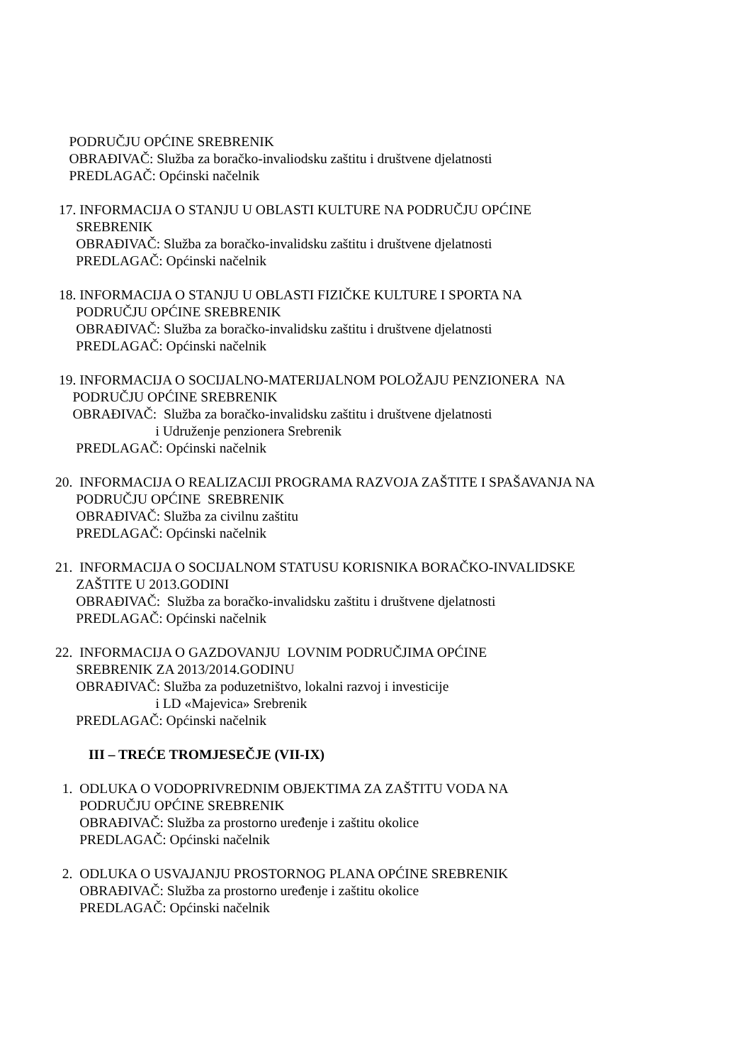PODRUČJU OPĆINE SREBRENIK
OBRAĐIVAČ: Služba za boračko-invaliodsku zaštitu i društvene djelatnosti
PREDLAGAČ: Općinski načelnik
17. INFORMACIJA O STANJU U OBLASTI KULTURE NA PODRUČJU OPĆINE
SREBRENIK
OBRAĐIVAČ: Služba za boračko-invalidsku zaštitu i društvene djelatnosti
PREDLAGAČ: Općinski načelnik
18. INFORMACIJA O STANJU U OBLASTI FIZIČKE KULTURE I SPORTA NA
PODRUČJU OPĆINE SREBRENIK
OBRAĐIVAČ: Služba za boračko-invalidsku zaštitu i društvene djelatnosti
PREDLAGAČ: Općinski načelnik
19. INFORMACIJA O SOCIJALNO-MATERIJALNOM POLOŽAJU PENZIONERA NA
PODRUČJU OPĆINE SREBRENIK
OBRAĐIVAČ: Služba za boračko-invalidsku zaštitu i društvene djelatnosti
i Udruženje penzionera Srebrenik
PREDLAGAČ: Općinski načelnik
20. INFORMACIJA O REALIZACIJI PROGRAMA RAZVOJA ZAŠTITE I SPAŠAVANJA NA
PODRUČJU OPĆINE SREBRENIK
OBRAĐIVAČ: Služba za civilnu zaštitu
PREDLAGAČ: Općinski načelnik
21. INFORMACIJA O SOCIJALNOM STATUSU KORISNIKA BORAČKO-INVALIDSKE
ZAŠTITE U 2013.GODINI
OBRAĐIVAČ: Služba za boračko-invalidsku zaštitu i društvene djelatnosti
PREDLAGAČ: Općinski načelnik
22. INFORMACIJA O GAZDOVANJU LOVNIM PODRUČJIMA OPĆINE
SREBRENIK ZA 2013/2014.GODINU
OBRAĐIVAČ: Služba za poduzetništvo, lokalni razvoj i investicije
i LD «Majevica» Srebrenik
PREDLAGAČ: Općinski načelnik
III – TREĆE TROMJESEČJE (VII-IX)
1. ODLUKA O VODOPRIVREDNIM OBJEKTIMA ZA ZAŠTITU VODA NA
PODRUČJU OPĆINE SREBRENIK
OBRAĐIVAČ: Služba za prostorno uređenje i zaštitu okolice
PREDLAGAČ: Općinski načelnik
2. ODLUKA O USVAJANJU PROSTORNOG PLANA OPĆINE SREBRENIK
OBRAĐIVAČ: Služba za prostorno uređenje i zaštitu okolice
PREDLAGAČ: Općinski načelnik